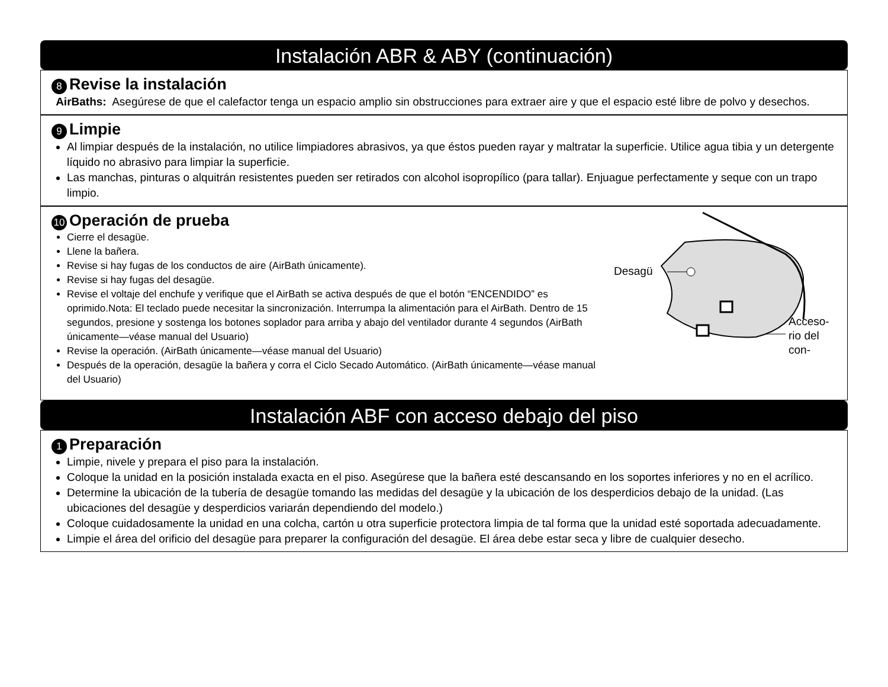Instalación ABR & ABY (continuación)
8 Revise la instalación
AirBaths: Asegúrese de que el calefactor tenga un espacio amplio sin obstrucciones para extraer aire y que el espacio esté libre de polvo y desechos.
9 Limpie
Al limpiar después de la instalación, no utilice limpiadores abrasivos, ya que éstos pueden rayar y maltratar la superficie. Utilice agua tibia y un detergente líquido no abrasivo para limpiar la superficie.
Las manchas, pinturas o alquitrán resistentes pueden ser retirados con alcohol isopropílico (para tallar). Enjuague perfectamente y seque con un trapo limpio.
10 Operación de prueba
Desagü
Acceso-
rio del
con-
Cierre el desagüe.
Llene la bañera.
Revise si hay fugas de los conductos de aire (AirBath únicamente).
Revise si hay fugas del desagüe.
Revise el voltaje del enchufe y verifique que el AirBath se activa después de que el botón “ENCENDIDO” es oprimido.Nota: El teclado puede necesitar la sincronización. Interrumpa la alimentación para el AirBath. Dentro de 15 segundos, presione y sostenga los botones soplador para arriba y abajo del ventilador durante 4 segundos (AirBath únicamente—véase manual del Usuario)
Revise la operación. (AirBath únicamente—véase manual del Usuario)
Después de la operación, desagüe la bañera y corra el Ciclo Secado Automático. (AirBath únicamente—véase manual del Usuario)
Instalación ABF con acceso debajo del piso
1 Preparación
Limpie, nivele y prepara el piso para la instalación.
Coloque la unidad en la posición instalada exacta en el piso. Asegúrese que la bañera esté descansando en los soportes inferiores y no en el acrílico.
Determine la ubicación de la tubería de desagüe tomando las medidas del desagüe y la ubicación de los desperdicios debajo de la unidad. (Las ubicaciones del desagüe y desperdicios variarán dependiendo del modelo.)
Coloque cuidadosamente la unidad en una colcha, cartón u otra superficie protectora limpia de tal forma que la unidad esté soportada adecuadamente.
Limpie el área del orificio del desagüe para preparer la configuración del desagüe. El área debe estar seca y libre de cualquier desecho.